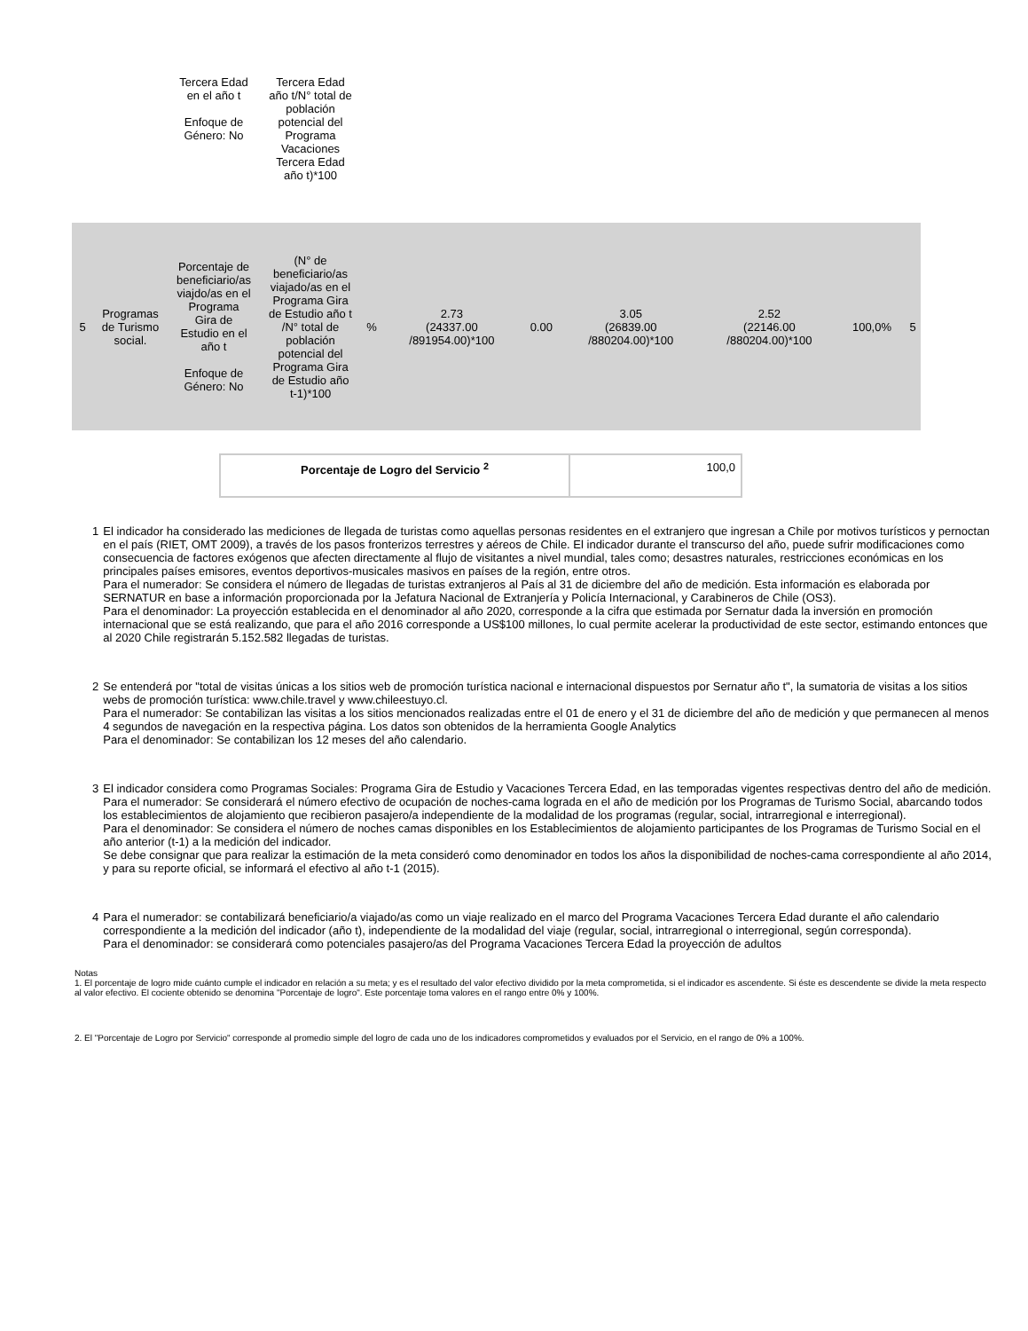| | | Tercera Edad en el año t Enfoque de Género: No | Tercera Edad año t/N° total de población potencial del Programa Vacaciones Tercera Edad año t)*100 | | | | | | | |
| 5 | Programas de Turismo social. | Porcentaje de beneficiario/as viajdo/as en el Programa Gira de Estudio en el año t Enfoque de Género: No | (N° de beneficiario/as viajado/as en el Programa Gira de Estudio año t /N° total de población potencial del Programa Gira de Estudio año t-1)*100 | % | 2.73 (24337.00 /891954.00)*100 | 0.00 | 3.05 (26839.00 /880204.00)*100 | 2.52 (22146.00 /880204.00)*100 | 100,0% | 5 |
| Porcentaje de Logro del Servicio <sup>2</sup> | 100,0 |
1 El indicador ha considerado las mediciones de llegada de turistas como aquellas personas residentes en el extranjero que ingresan a Chile por motivos turísticos y pernoctan en el país (RIET, OMT 2009), a través de los pasos fronterizos terrestres y aéreos de Chile. El indicador durante el transcurso del año, puede sufrir modificaciones como consecuencia de factores exógenos que afecten directamente al flujo de visitantes a nivel mundial, tales como; desastres naturales, restricciones económicas en los principales países emisores, eventos deportivos-musicales masivos en países de la región, entre otros.
Para el numerador: Se considera el número de llegadas de turistas extranjeros al País al 31 de diciembre del año de medición. Esta información es elaborada por SERNATUR en base a información proporcionada por la Jefatura Nacional de Extranjería y Policía Internacional, y Carabineros de Chile (OS3).
Para el denominador: La proyección establecida en el denominador al año 2020, corresponde a la cifra que estimada por Sernatur dada la inversión en promoción internacional que se está realizando, que para el año 2016 corresponde a US$100 millones, lo cual permite acelerar la productividad de este sector, estimando entonces que al 2020 Chile registrarán 5.152.582 llegadas de turistas.
2 Se entenderá por "total de visitas únicas a los sitios web de promoción turística nacional e internacional dispuestos por Sernatur año t", la sumatoria de visitas a los sitios webs de promoción turística: www.chile.travel y www.chileestuyo.cl.
Para el numerador: Se contabilizan las visitas a los sitios mencionados realizadas entre el 01 de enero y el 31 de diciembre del año de medición y que permanecen al menos 4 segundos de navegación en la respectiva página. Los datos son obtenidos de la herramienta Google Analytics
Para el denominador: Se contabilizan los 12 meses del año calendario.
3 El indicador considera como Programas Sociales: Programa Gira de Estudio y Vacaciones Tercera Edad, en las temporadas vigentes respectivas dentro del año de medición.
Para el numerador: Se considerará el número efectivo de ocupación de noches-cama lograda en el año de medición por los Programas de Turismo Social, abarcando todos los establecimientos de alojamiento que recibieron pasajero/a independiente de la modalidad de los programas (regular, social, intrarregional e interregional).
Para el denominador: Se considera el número de noches camas disponibles en los Establecimientos de alojamiento participantes de los Programas de Turismo Social en el año anterior (t-1) a la medición del indicador.
Se debe consignar que para realizar la estimación de la meta consideró como denominador en todos los años la disponibilidad de noches-cama correspondiente al año 2014, y para su reporte oficial, se informará el efectivo al año t-1 (2015).
4 Para el numerador: se contabilizará beneficiario/a viajado/as como un viaje realizado en el marco del Programa Vacaciones Tercera Edad durante el año calendario correspondiente a la medición del indicador (año t), independiente de la modalidad del viaje (regular, social, intrarregional o interregional, según corresponda).
Para el denominador: se considerará como potenciales pasajero/as del Programa Vacaciones Tercera Edad la proyección de adultos
Notas
1. El porcentaje de logro mide cuánto cumple el indicador en relación a su meta; y es el resultado del valor efectivo dividido por la meta comprometida, si el indicador es ascendente. Si éste es descendente se divide la meta respecto al valor efectivo. El cociente obtenido se denomina "Porcentaje de logro". Este porcentaje toma valores en el rango entre 0% y 100%.
2. El "Porcentaje de Logro por Servicio" corresponde al promedio simple del logro de cada uno de los indicadores comprometidos y evaluados por el Servicio, en el rango de 0% a 100%.